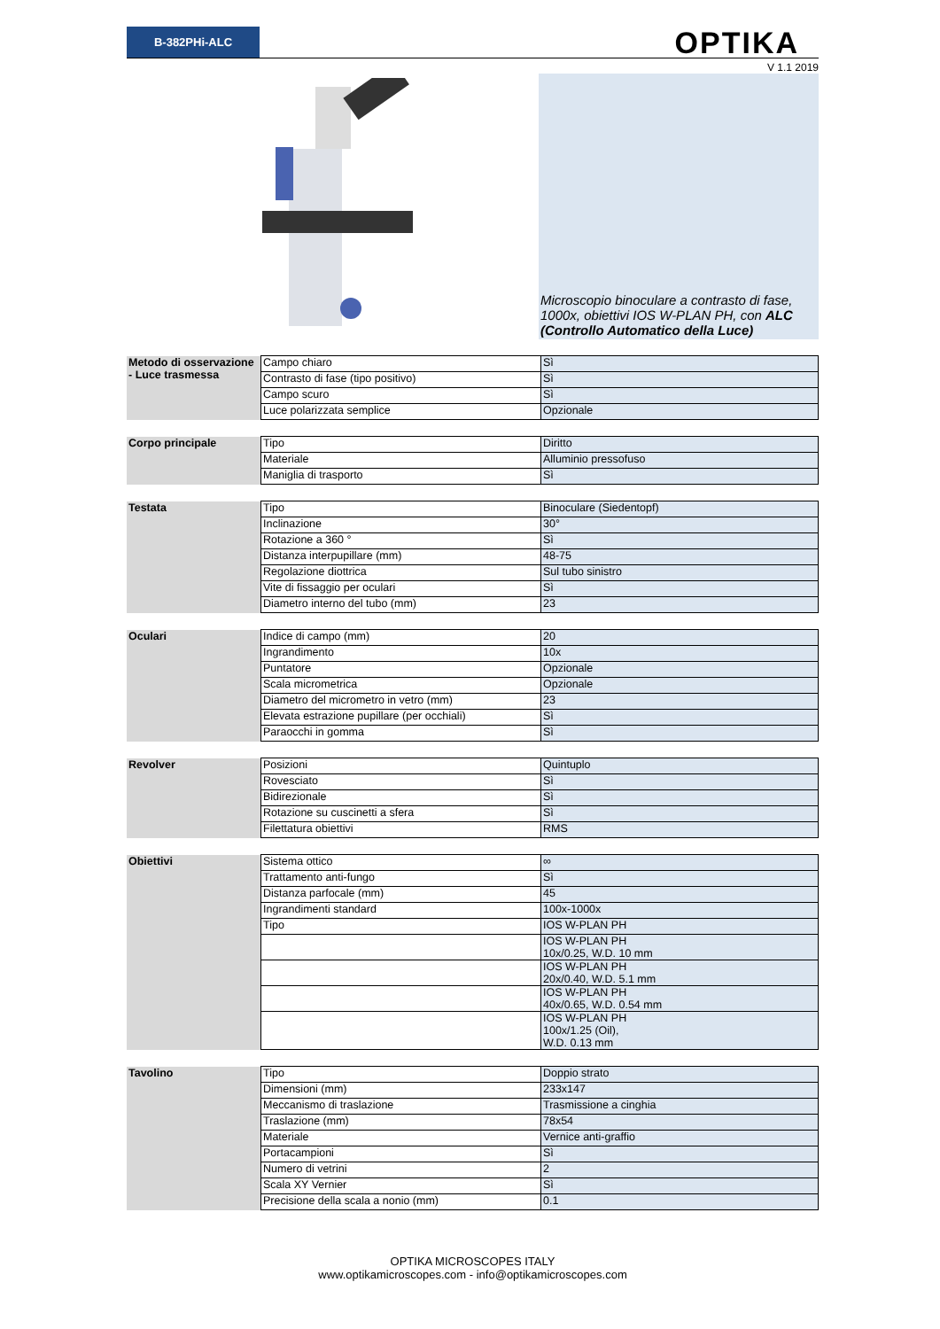B-382PHi-ALC
OPTIKA
V 1.1 2019
Microscopio binoculare a contrasto di fase, 1000x, obiettivi IOS W-PLAN PH, con ALC (Controllo Automatico della Luce)
| Metodo di osservazione - Luce trasmessa | Campo chiaro | Sì |
| | Contrasto di fase (tipo positivo) | Sì |
| | Campo scuro | Sì |
| | Luce polarizzata semplice | Opzionale |
| Corpo principale | Tipo | Diritto |
| | Materiale | Alluminio pressofuso |
| | Maniglia di trasporto | Sì |
| Testata | Tipo | Binoculare (Siedentopf) |
| | Inclinazione | 30° |
| | Rotazione a 360 ° | Sì |
| | Distanza interpupillare (mm) | 48-75 |
| | Regolazione diottrica | Sul tubo sinistro |
| | Vite di fissaggio per oculari | Sì |
| | Diametro interno del tubo (mm) | 23 |
| Oculari | Indice di campo (mm) | 20 |
| | Ingrandimento | 10x |
| | Puntatore | Opzionale |
| | Scala micrometrica | Opzionale |
| | Diametro del micrometro in vetro (mm) | 23 |
| | Elevata estrazione pupillare (per occhiali) | Sì |
| | Paraocchi in gomma | Sì |
| Revolver | Posizioni | Quintuplo |
| | Rovesciato | Sì |
| | Bidirezionale | Sì |
| | Rotazione su cuscinetti a sfera | Sì |
| | Filettatura obiettivi | RMS |
| Obiettivi | Sistema ottico | ∞ |
| | Trattamento anti-fungo | Sì |
| | Distanza parfocale (mm) | 45 |
| | Ingrandimenti standard | 100x-1000x |
| | Tipo | IOS W-PLAN PH |
| | | IOS W-PLAN PH 10x/0.25, W.D. 10 mm |
| | | IOS W-PLAN PH 20x/0.40, W.D. 5.1 mm |
| | | IOS W-PLAN PH 40x/0.65, W.D. 0.54 mm |
| | | IOS W-PLAN PH 100x/1.25 (Oil), W.D. 0.13 mm |
| Tavolino | Tipo | Doppio strato |
| | Dimensioni (mm) | 233x147 |
| | Meccanismo di traslazione | Trasmissione a cinghia |
| | Traslazione (mm) | 78x54 |
| | Materiale | Vernice anti-graffio |
| | Portacampioni | Sì |
| | Numero di vetrini | 2 |
| | Scala XY Vernier | Sì |
| | Precisione della scala a nonio (mm) | 0.1 |
OPTIKA MICROSCOPES ITALY
www.optikamicroscopes.com - info@optikamicroscopes.com